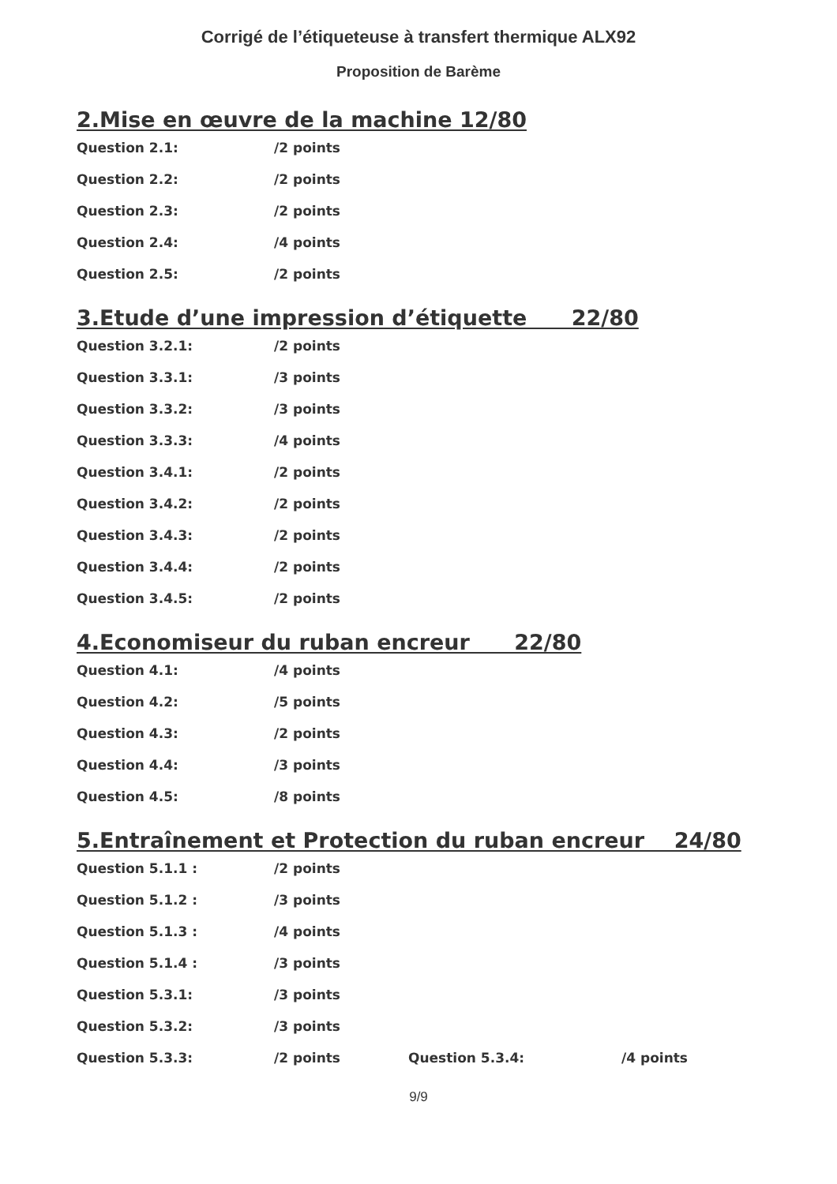Corrigé de l’étiqueteuse à transfert thermique ALX92
Proposition de Barème
2.Mise en œuvre de la machine 12/80
Question 2.1: /2 points
Question 2.2: /2 points
Question 2.3: /2 points
Question 2.4: /4 points
Question 2.5: /2 points
3.Etude d’une impression d’étiquette 22/80
Question 3.2.1: /2 points
Question 3.3.1: /3 points
Question 3.3.2: /3 points
Question 3.3.3: /4 points
Question 3.4.1: /2 points
Question 3.4.2: /2 points
Question 3.4.3: /2 points
Question 3.4.4: /2 points
Question 3.4.5: /2 points
4.Economiseur du ruban encreur 22/80
Question 4.1: /4 points
Question 4.2: /5 points
Question 4.3: /2 points
Question 4.4: /3 points
Question 4.5: /8 points
5.Entraînement et Protection du ruban encreur 24/80
Question 5.1.1 : /2 points
Question 5.1.2 : /3 points
Question 5.1.3 : /4 points
Question 5.1.4 : /3 points
Question 5.3.1: /3 points
Question 5.3.2: /3 points
Question 5.3.3: /2 points Question 5.3.4: /4 points
9/9